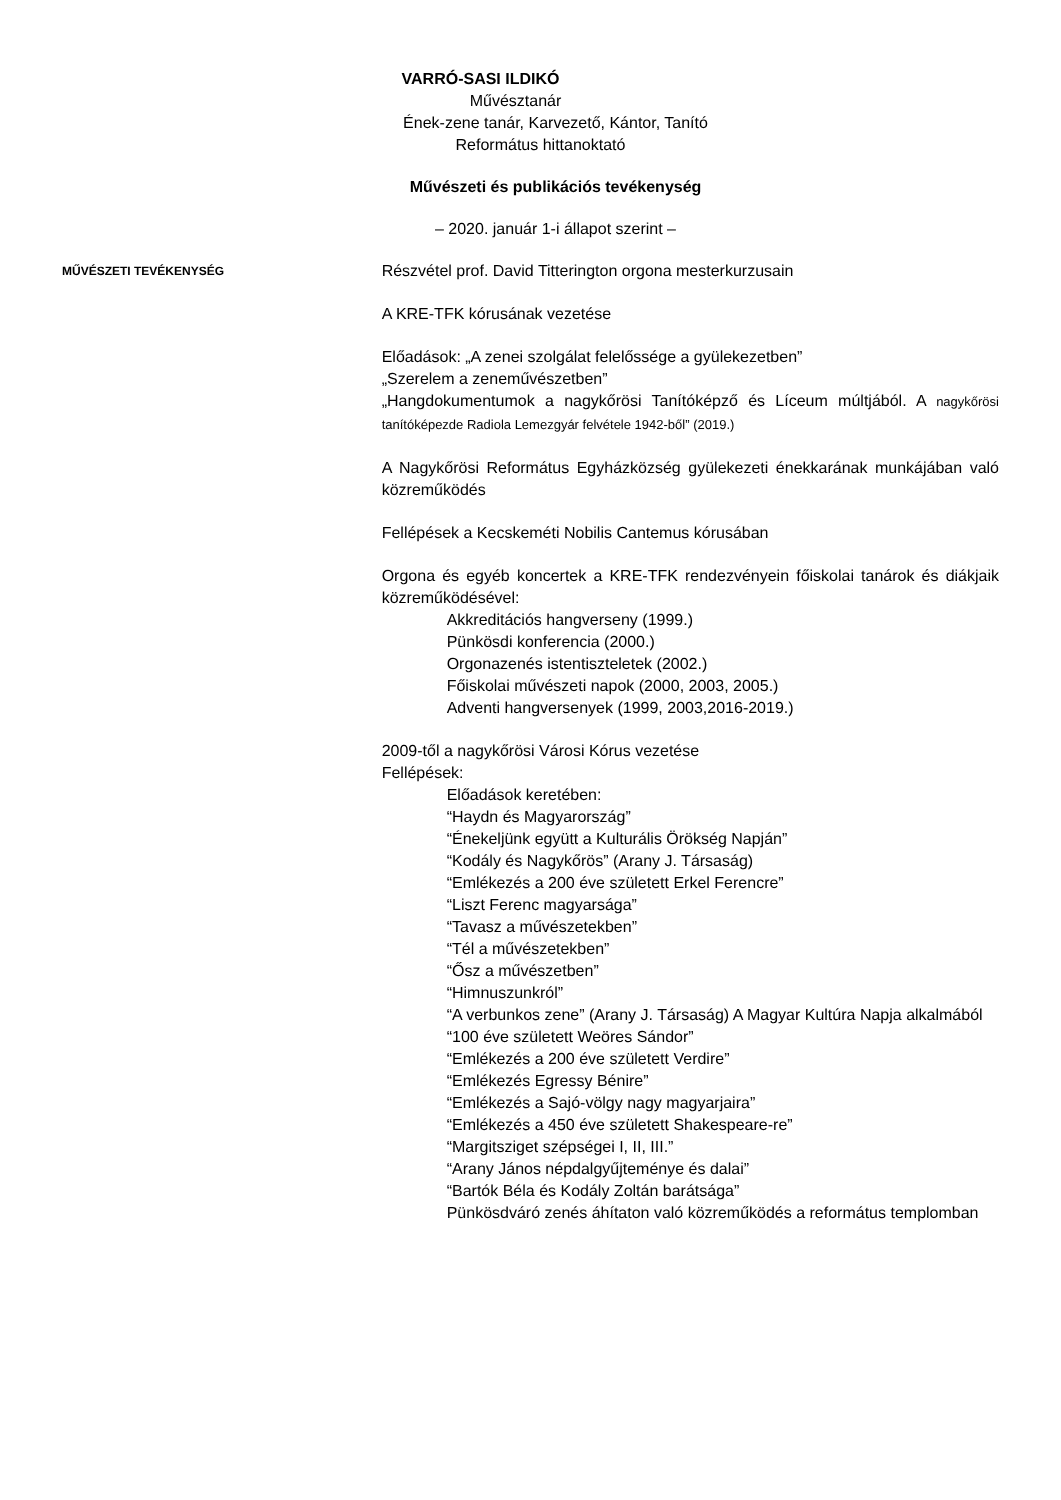VARRÓ-SASI ILDIKÓ
Művésztanár
Ének-zene tanár, Karvezető, Kántor, Tanító
Református hittanoktató
Művészeti és publikációs tevékenység
– 2020. január 1-i állapot szerint –
MŰVÉSZETI TEVÉKENYSÉG
Részvétel prof. David Titterington orgona mesterkurzusain
A KRE-TFK kórusának vezetése
Előadások: „A zenei szolgálat felelőssége a gyülekezetben”
„Szerelem a zeneművészetben”
„Hangdokumentumok a nagykőrösi Tanítóképző és Líceum múltjából. A nagykőrösi tanítóképezde Radiola Lemezgyár felvétele 1942-ből” (2019.)
A Nagykőrösi Református Egyházközség gyülekezeti énekkarának munkájában való közreműködés
Fellépések a Kecskeméti Nobilis Cantemus kórusában
Orgona és egyéb koncertek a KRE-TFK rendezvényein főiskolai tanárok és diákjaik közreműködésével:
Akkreditációs hangverseny (1999.)
Pünkösdi konferencia (2000.)
Orgonazenés istentiszteletek (2002.)
Főiskolai művészeti napok (2000, 2003, 2005.)
Adventi hangversenyek (1999, 2003,2016-2019.)
2009-től a nagykőrösi Városi Kórus vezetése
Fellépések:
Előadások keretében:
“Haydn és Magyarország”
“Énekeljünk együtt a Kulturális Örökség Napján”
“Kodály és Nagykőrös” (Arany J. Társaság)
“Emlékezés a 200 éve született Erkel Ferencre”
“Liszt Ferenc magyarsága”
“Tavasz a művészetekben”
“Tél a művészetekben”
“Ősz a művészetben”
“Himnuszunkról”
“A verbunkos zene” (Arany J. Társaság) A Magyar Kultúra Napja alkalmából
“100 éve született Weöres Sándor”
“Emlékezés a 200 éve született Verdire”
“Emlékezés Egressy Bénire”
“Emlékezés a Sajó-völgy nagy magyarjaira”
“Emlékezés a 450 éve született Shakespeare-re”
“Margitsziget szépségei I, II, III.”
“Arany János népdalgyűjteménye és dalai”
“Bartók Béla és Kodály Zoltán barátsága”
Pünkösdváró zenés áhítaton való közreműködés a református templomban